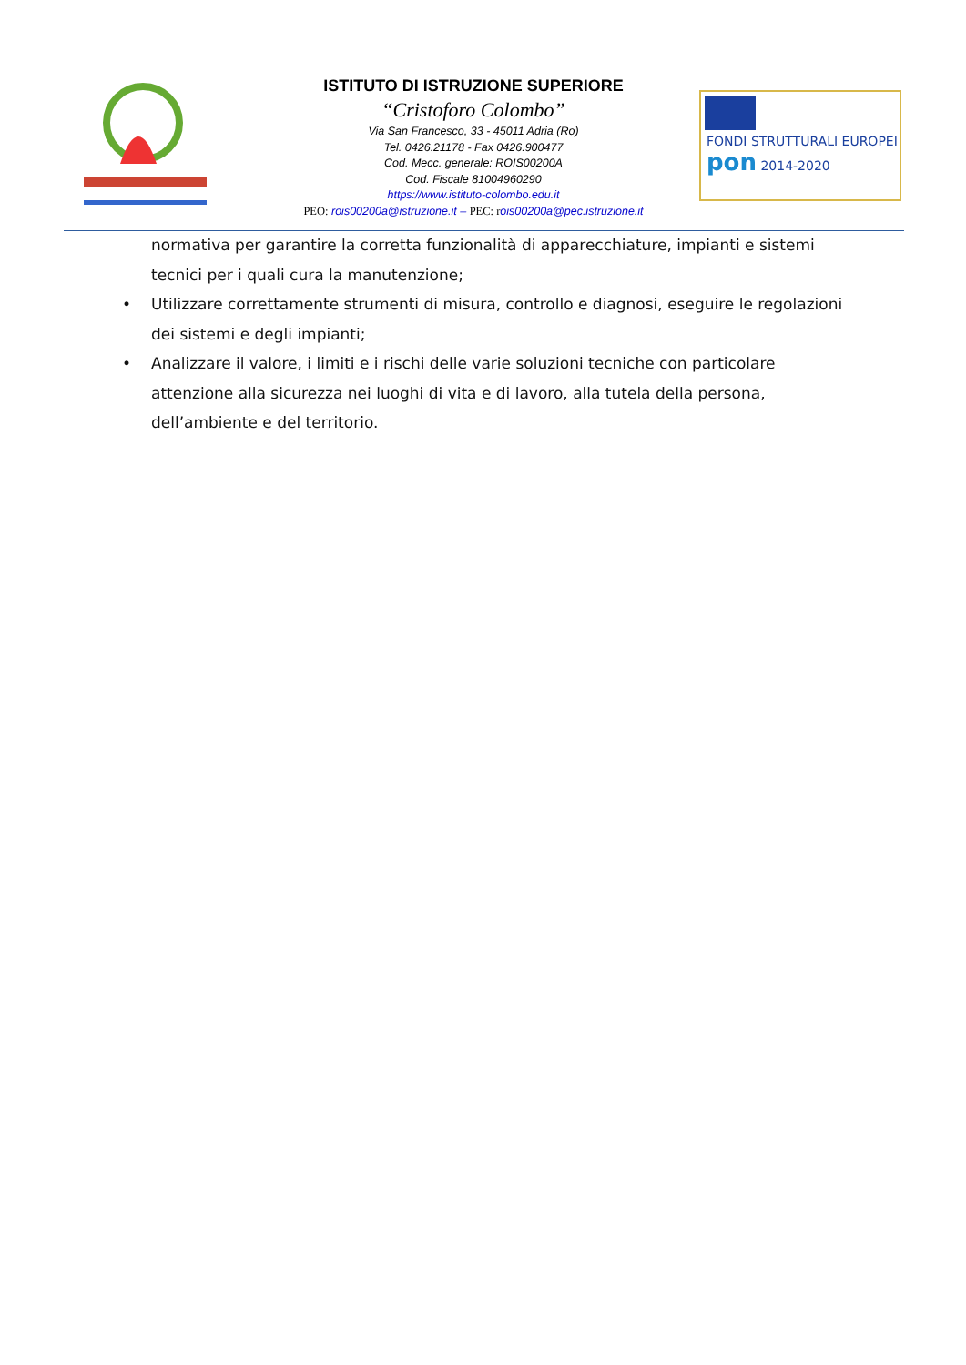ISTITUTO DI ISTRUZIONE SUPERIORE
“Cristoforo Colombo”
Via San Francesco, 33 - 45011 Adria (Ro)
Tel. 0426.21178 - Fax 0426.900477
Cod. Mecc. generale: ROIS00200A
Cod. Fiscale 81004960290
https://www.istituto-colombo.edu.it
PEO: rois00200a@istruzione.it – PEC: r ois00200a@pec.istruzione.it
FONDI STRUTTURALI EUROPEI pon 2014-2020
normativa per garantire la corretta funzionalità di apparecchiature, impianti e sistemi tecnici per i quali cura la manutenzione;
• Utilizzare correttamente strumenti di misura, controllo e diagnosi, eseguire le regolazioni dei sistemi e degli impianti;
• Analizzare il valore, i limiti e i rischi delle varie soluzioni tecniche con particolare attenzione alla sicurezza nei luoghi di vita e di lavoro, alla tutela della persona, dell’ambiente e del territorio.